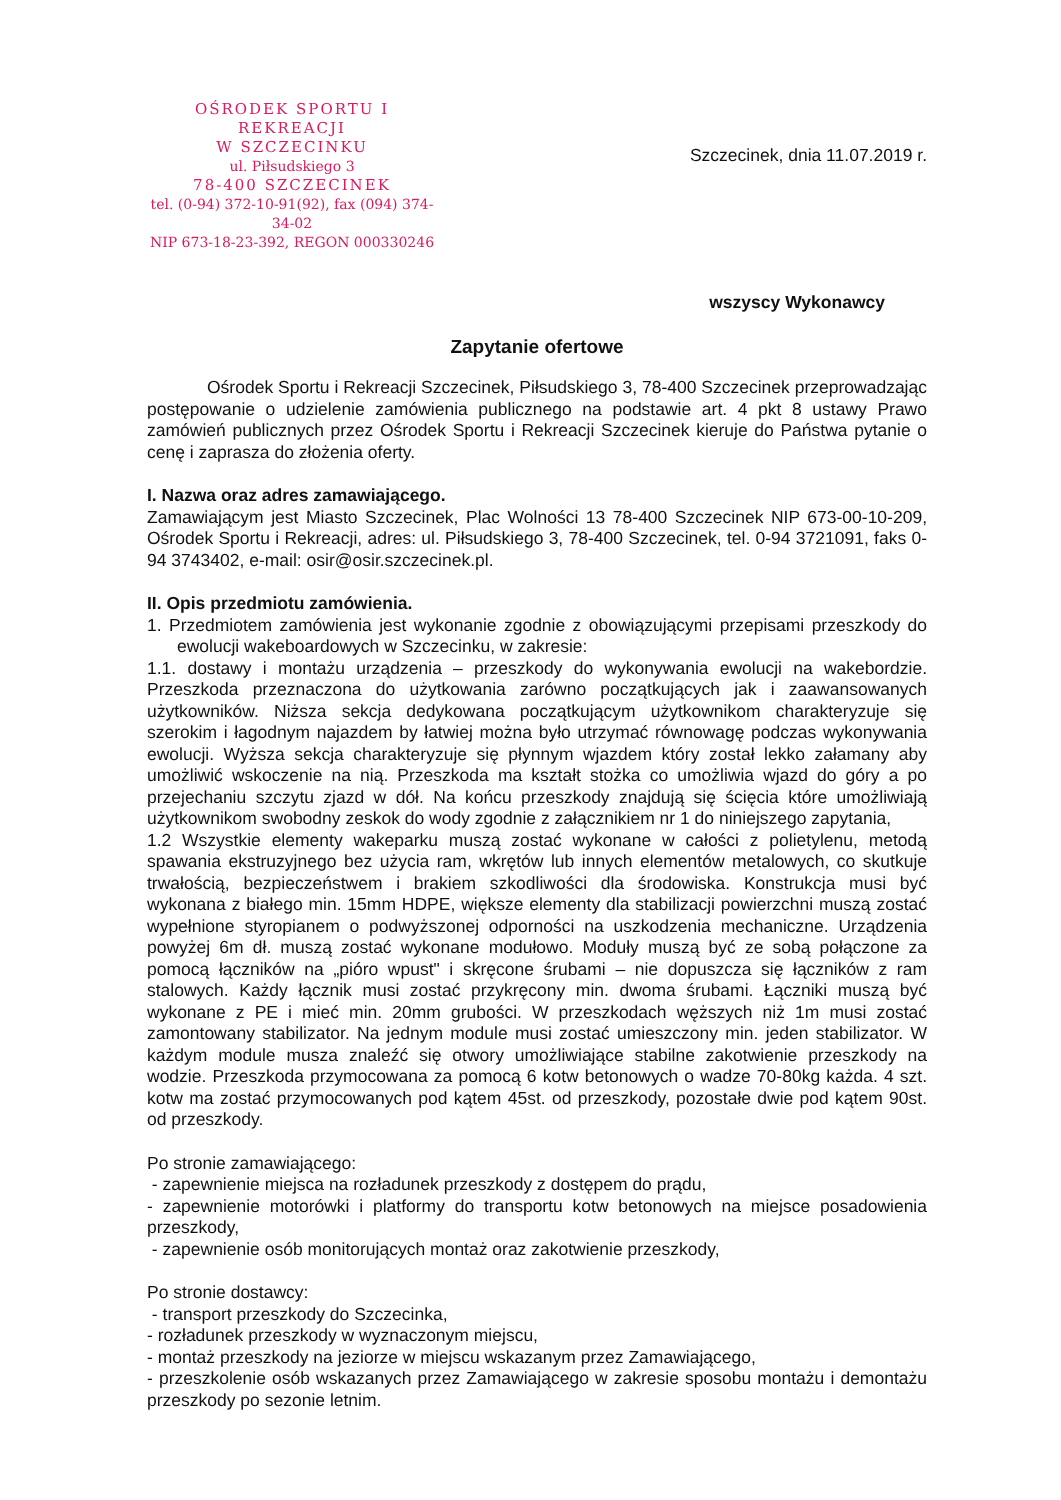OŚRODEK SPORTU I REKREACJI
W SZCZECINKU
ul. Piłsudskiego 3
78-400 SZCZECINEK
tel. (0-94) 372-10-91(92), fax (094) 374-34-02
NIP 673-18-23-392, REGON 000330246
Szczecinek, dnia 11.07.2019 r.
wszyscy Wykonawcy
Zapytanie ofertowe
Ośrodek Sportu i Rekreacji Szczecinek, Piłsudskiego 3, 78-400 Szczecinek przeprowadzając postępowanie o udzielenie zamówienia publicznego na podstawie art. 4 pkt 8 ustawy Prawo zamówień publicznych przez Ośrodek Sportu i Rekreacji Szczecinek kieruje do Państwa pytanie o cenę i zaprasza do złożenia oferty.
I. Nazwa oraz adres zamawiającego.
Zamawiającym jest Miasto Szczecinek, Plac Wolności 13 78-400 Szczecinek NIP 673-00-10-209, Ośrodek Sportu i Rekreacji, adres: ul. Piłsudskiego 3, 78-400 Szczecinek, tel. 0-94 3721091, faks 0-94 3743402, e-mail: osir@osir.szczecinek.pl.
II. Opis przedmiotu zamówienia.
1. Przedmiotem zamówienia jest wykonanie zgodnie z obowiązującymi przepisami przeszkody do ewolucji wakeboardowych w Szczecinku, w zakresie:
1.1. dostawy i montażu urządzenia – przeszkody do wykonywania ewolucji na wakebordzie. Przeszkoda przeznaczona do użytkowania zarówno początkujących jak i zaawansowanych użytkowników. Niższa sekcja dedykowana początkującym użytkownikom charakteryzuje się szerokim i łagodnym najazdem by łatwiej można było utrzymać równowagę podczas wykonywania ewolucji. Wyższa sekcja charakteryzuje się płynnym wjazdem który został lekko załamany aby umożliwić wskoczenie na nią. Przeszkoda ma kształt stożka co umożliwia wjazd do góry a po przejechaniu szczytu zjazd w dół. Na końcu przeszkody znajdują się ścięcia które umożliwiają użytkownikom swobodny zeskok do wody zgodnie z załącznikiem nr 1 do niniejszego zapytania,
1.2 Wszystkie elementy wakeparku muszą zostać wykonane w całości z polietylenu, metodą spawania ekstruzyjnego bez użycia ram, wkrętów lub innych elementów metalowych, co skutkuje trwałością, bezpieczeństwem i brakiem szkodliwości dla środowiska. Konstrukcja musi być wykonana z białego min. 15mm HDPE, większe elementy dla stabilizacji powierzchni muszą zostać wypełnione styropianem o podwyższonej odporności na uszkodzenia mechaniczne. Urządzenia powyżej 6m dł. muszą zostać wykonane modułowo. Moduły muszą być ze sobą połączone za pomocą łączników na „pióro wpust" i skręcone śrubami – nie dopuszcza się łączników z ram stalowych. Każdy łącznik musi zostać przykręcony min. dwoma śrubami. Łączniki muszą być wykonane z PE i mieć min. 20mm grubości. W przeszkodach węższych niż 1m musi zostać zamontowany stabilizator. Na jednym module musi zostać umieszczony min. jeden stabilizator. W każdym module musza znaleźć się otwory umożliwiające stabilne zakotwienie przeszkody na wodzie. Przeszkoda przymocowana za pomocą 6 kotw betonowych o wadze 70-80kg każda. 4 szt. kotw ma zostać przymocowanych pod kątem 45st. od przeszkody, pozostałe dwie pod kątem 90st. od przeszkody.
Po stronie zamawiającego:
- zapewnienie miejsca na rozładunek przeszkody z dostępem do prądu,
- zapewnienie motorówki i platformy do transportu kotw betonowych na miejsce posadowienia przeszkody,
- zapewnienie osób monitorujących montaż oraz zakotwienie przeszkody,
Po stronie dostawcy:
- transport przeszkody do Szczecinka,
- rozładunek przeszkody w wyznaczonym miejscu,
- montaż przeszkody na jeziorze w miejscu wskazanym przez Zamawiającego,
- przeszkolenie osób wskazanych przez Zamawiającego w zakresie sposobu montażu i demontażu przeszkody po sezonie letnim.